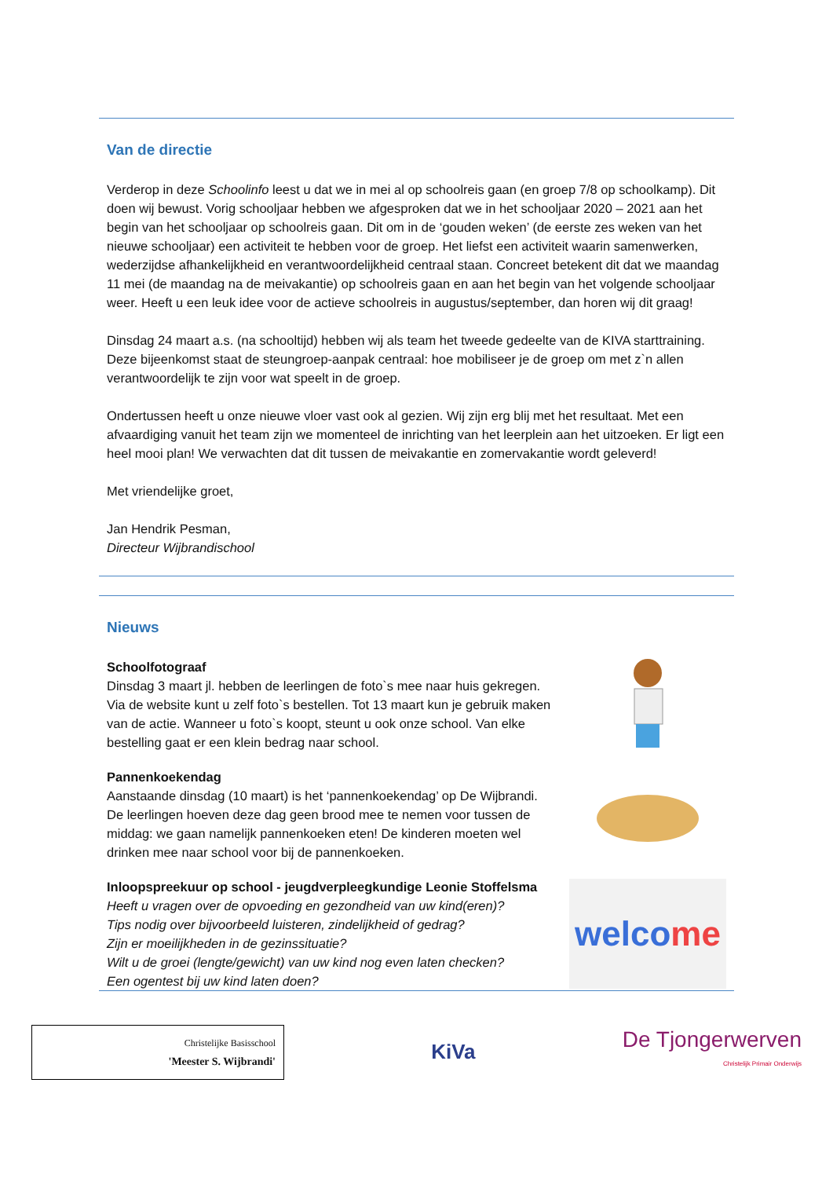Van de directie
Verderop in deze Schoolinfo leest u dat we in mei al op schoolreis gaan (en groep 7/8 op schoolkamp). Dit doen wij bewust. Vorig schooljaar hebben we afgesproken dat we in het schooljaar 2020 – 2021 aan het begin van het schooljaar op schoolreis gaan. Dit om in de ‘gouden weken’ (de eerste zes weken van het nieuwe schooljaar) een activiteit te hebben voor de groep. Het liefst een activiteit waarin samenwerken, wederzijdse afhankelijkheid en verantwoordelijkheid centraal staan. Concreet betekent dit dat we maandag 11 mei (de maandag na de meivakantie) op schoolreis gaan en aan het begin van het volgende schooljaar weer. Heeft u een leuk idee voor de actieve schoolreis in augustus/september, dan horen wij dit graag!
Dinsdag 24 maart a.s. (na schooltijd) hebben wij als team het tweede gedeelte van de KIVA starttraining. Deze bijeenkomst staat de steungroep-aanpak centraal: hoe mobiliseer je de groep om met z`n allen verantwoordelijk te zijn voor wat speelt in de groep.
Ondertussen heeft u onze nieuwe vloer vast ook al gezien. Wij zijn erg blij met het resultaat. Met een afvaardiging vanuit het team zijn we momenteel de inrichting van het leerplein aan het uitzoeken. Er ligt een heel mooi plan! We verwachten dat dit tussen de meivakantie en zomervakantie wordt geleverd!
Met vriendelijke groet,
Jan Hendrik Pesman,
Directeur Wijbrandischool
Nieuws
Schoolfotograaf
Dinsdag 3 maart jl. hebben de leerlingen de foto`s mee naar huis gekregen. Via de website kunt u zelf foto`s bestellen. Tot 13 maart kun je gebruik maken van de actie. Wanneer u foto`s koopt, steunt u ook onze school. Van elke bestelling gaat er een klein bedrag naar school.
Pannenkoekendag
Aanstaande dinsdag (10 maart) is het ‘pannenkoekendag’ op De Wijbrandi. De leerlingen hoeven deze dag geen brood mee te nemen voor tussen de middag: we gaan namelijk pannenkoeken eten! De kinderen moeten wel drinken mee naar school voor bij de pannenkoeken.
Inloopspreekuur op school - jeugdverpleegkundige Leonie Stoffelsma
Heeft u vragen over de opvoeding en gezondheid van uw kind(eren)?
Tips nodig over bijvoorbeeld luisteren, zindelijkheid of gedrag?
Zijn er moeilijkheden in de gezinssituatie?
Wilt u de groei (lengte/gewicht) van uw kind nog even laten checken?
Een ogentest bij uw kind laten doen?
welco me
Christelijke Basisschool
'Meester S. Wijbrandi'
KiVa
De Tjongerwerven
Christelijk Primair Onderwijs